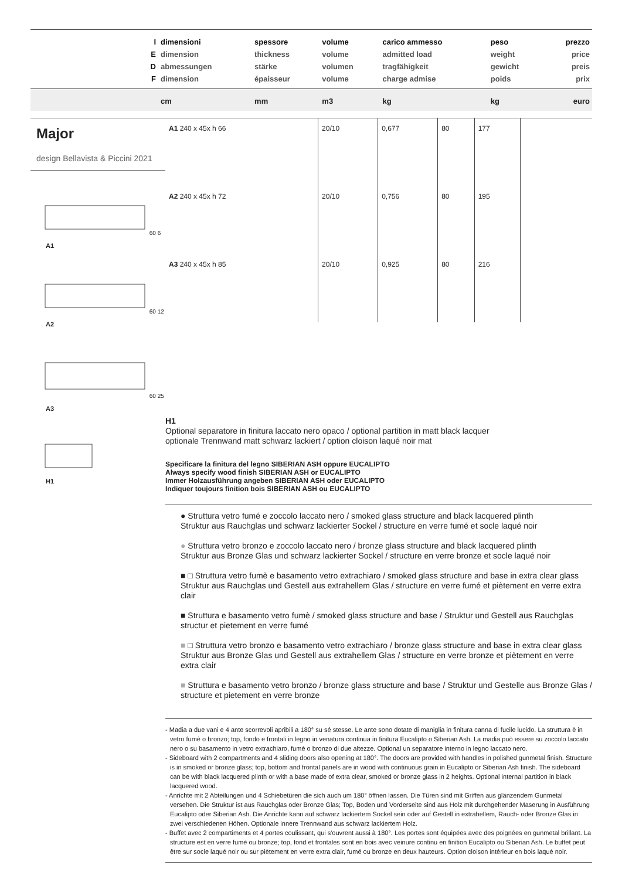| I E D F | dimensioni dimension abmessungen dimension | spessore thickness stärke épaisseur | volume volume volumen volume | carico ammesso admitted load tragfähigkeit charge admise | peso weight gewicht poids | prezzo price preis prix |
| --- | --- | --- | --- | --- | --- | --- |
| | cm | mm | m3 | kg | kg | euro |
Major
design Bellavista & Piccini 2021
60 6
A1
60 12
A2
60 25
A3
H1
| A1 240 x 45x h 66 | 20/10 | 0,677 | 80 | 177 | |
| A2 240 x 45x h 72 | 20/10 | 0,756 | 80 | 195 | |
| A3 240 x 45x h 85 | 20/10 | 0,925 | 80 | 216 | |
H1
Optional separatore in finitura laccato nero opaco / optional partition in matt black lacquer
optionale Trennwand matt schwarz lackiert / option cloison laqué noir mat
Specificare la finitura del legno SIBERIAN ASH oppure EUCALIPTO
Always specify wood finish SIBERIAN ASH or EUCALIPTO
Immer Holzausführung angeben SIBERIAN ASH oder EUCALIPTO
Indiquer toujours finition bois SIBERIAN ASH ou EUCALIPTO
● Struttura vetro fumé e zoccolo laccato nero / smoked glass structure and black lacquered plinth
Struktur aus Rauchglas und schwarz lackierter Sockel / structure en verre fumé et socle laqué noir
● Struttura vetro bronzo e zoccolo laccato nero / bronze glass structure and black lacquered plinth
Struktur aus Bronze Glas und schwarz lackierter Sockel / structure en verre bronze et socle laqué noir
■ □ Struttura vetro fumè e basamento vetro extrachiaro / smoked glass structure and base in extra clear glass Struktur aus Rauchglas und Gestell aus extrahellem Glas / structure en verre fumé et piètement en verre extra clair
■ Struttura e basamento vetro fumè / smoked glass structure and base / Struktur und Gestell aus Rauchglas structur et pietement en verre fumé
■ □ Struttura vetro bronzo e basamento vetro extrachiaro / bronze glass structure and base in extra clear glass Struktur aus Bronze Glas und Gestell aus extrahellem Glas / structure en verre bronze et piètement en verre extra clair
■ Struttura e basamento vetro bronzo / bronze glass structure and base / Struktur und Gestelle aus Bronze Glas / structure et pietement en verre bronze
- Madia a due vani e 4 ante scorrevoli apribili a 180° su sé stesse. Le ante sono dotate di maniglia in finitura canna di fucile lucido. La struttura è in vetro fumè o bronzo; top, fondo e frontali in legno in venatura continua in finitura Eucalipto o Siberian Ash. La madia può essere su zoccolo laccato nero o su basamento in vetro extrachiaro, fumè o bronzo di due altezze. Optional un separatore interno in legno laccato nero.
- Sideboard with 2 compartments and 4 sliding doors also opening at 180°. The doors are provided with handles in polished gunmetal finish. Structure is in smoked or bronze glass; top, bottom and frontal panels are in wood with continuous grain in Eucalipto or Siberian Ash finish. The sideboard can be with black lacquered plinth or with a base made of extra clear, smoked or bronze glass in 2 heights. Optional internal partition in black lacquered wood.
- Anrichte mit 2 Abteilungen und 4 Schiebetüren die sich auch um 180° öffnen lassen. Die Türen sind mit Griffen aus glänzendem Gunmetal versehen. Die Struktur ist aus Rauchglas oder Bronze Glas; Top, Boden und Vorderseite sind aus Holz mit durchgehender Maserung in Ausführung Eucalipto oder Siberian Ash. Die Anrichte kann auf schwarz lackiertem Sockel sein oder auf Gestell in extrahellem, Rauch- oder Bronze Glas in zwei verschiedenen Höhen. Optionale innere Trennwand aus schwarz lackiertem Holz.
- Buffet avec 2 compartiments et 4 portes coulissant, qui s'ouvrent aussi à 180°. Les portes sont équipées avec des poignées en gunmetal brillant. La structure est en verre fumé ou bronze; top, fond et frontales sont en bois avec veinure continu en finition Eucalipto ou Siberian Ash. Le buffet peut être sur socle laqué noir ou sur piètement en verre extra clair, fumé ou bronze en deux hauteurs. Option cloison intérieur en bois laqué noir.